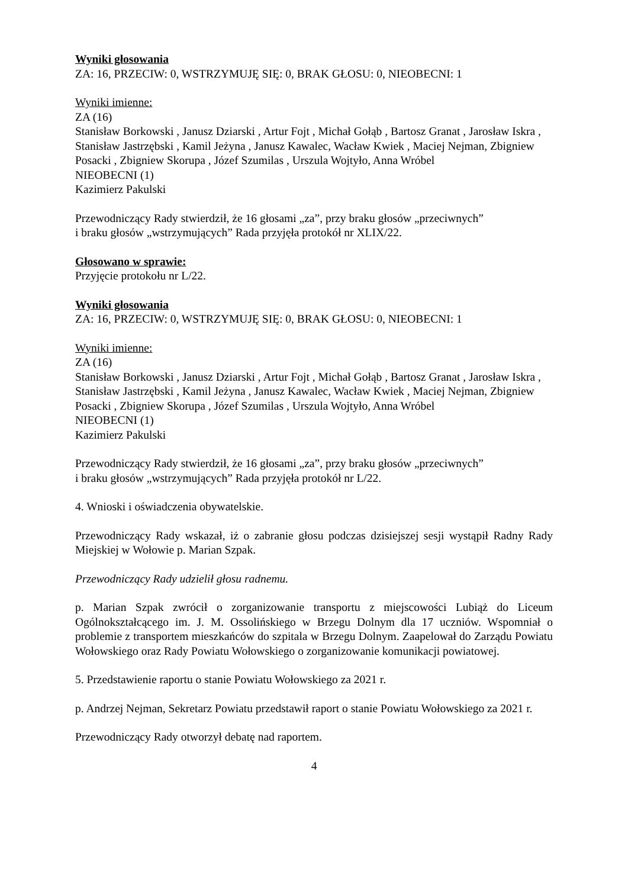Wyniki głosowania
ZA: 16, PRZECIW: 0, WSTRZYMUJĘ SIĘ: 0, BRAK GŁOSU: 0, NIEOBECNI: 1
Wyniki imienne:
ZA (16)
Stanisław Borkowski , Janusz Dziarski , Artur Fojt , Michał Gołąb , Bartosz Granat , Jarosław Iskra , Stanisław Jastrzębski , Kamil Jeżyna , Janusz Kawalec, Wacław Kwiek , Maciej Nejman, Zbigniew Posacki , Zbigniew Skorupa , Józef Szumilas , Urszula Wojtyło, Anna Wróbel
NIEOBECNI (1)
Kazimierz Pakulski
Przewodniczący Rady stwierdził, że 16 głosami „za”, przy braku głosów „przeciwnych”
i braku głosów „wstrzymujących” Rada przyjęła protokół nr XLIX/22.
Głosowano w sprawie:
Przyjęcie protokołu nr L/22.
Wyniki głosowania
ZA: 16, PRZECIW: 0, WSTRZYMUJĘ SIĘ: 0, BRAK GŁOSU: 0, NIEOBECNI: 1
Wyniki imienne:
ZA (16)
Stanisław Borkowski , Janusz Dziarski , Artur Fojt , Michał Gołąb , Bartosz Granat , Jarosław Iskra , Stanisław Jastrzębski , Kamil Jeżyna , Janusz Kawalec, Wacław Kwiek , Maciej Nejman, Zbigniew Posacki , Zbigniew Skorupa , Józef Szumilas , Urszula Wojtyło, Anna Wróbel
NIEOBECNI (1)
Kazimierz Pakulski
Przewodniczący Rady stwierdził, że 16 głosami „za”, przy braku głosów „przeciwnych”
i braku głosów „wstrzymujących” Rada przyjęła protokół nr L/22.
4. Wnioski i oświadczenia obywatelskie.
Przewodniczący Rady wskazał, iż o zabranie głosu podczas dzisiejszej sesji wystąpił Radny Rady Miejskiej w Wołowie p. Marian Szpak.
Przewodniczący Rady udzielił głosu radnemu.
p. Marian Szpak zwrócił o zorganizowanie transportu z miejscowości Lubiąż do Liceum Ogólnokształcącego im. J. M. Ossolińskiego w Brzegu Dolnym dla 17 uczniów. Wspomniał o problemie z transportem mieszkańców do szpitala w Brzegu Dolnym. Zaapelował do Zarządu Powiatu Wołowskiego oraz Rady Powiatu Wołowskiego o zorganizowanie komunikacji powiatowej.
5. Przedstawienie raportu o stanie Powiatu Wołowskiego za 2021 r.
p. Andrzej Nejman, Sekretarz Powiatu przedstawił raport o stanie Powiatu Wołowskiego za 2021 r.
Przewodniczący Rady otworzył debatę nad raportem.
4